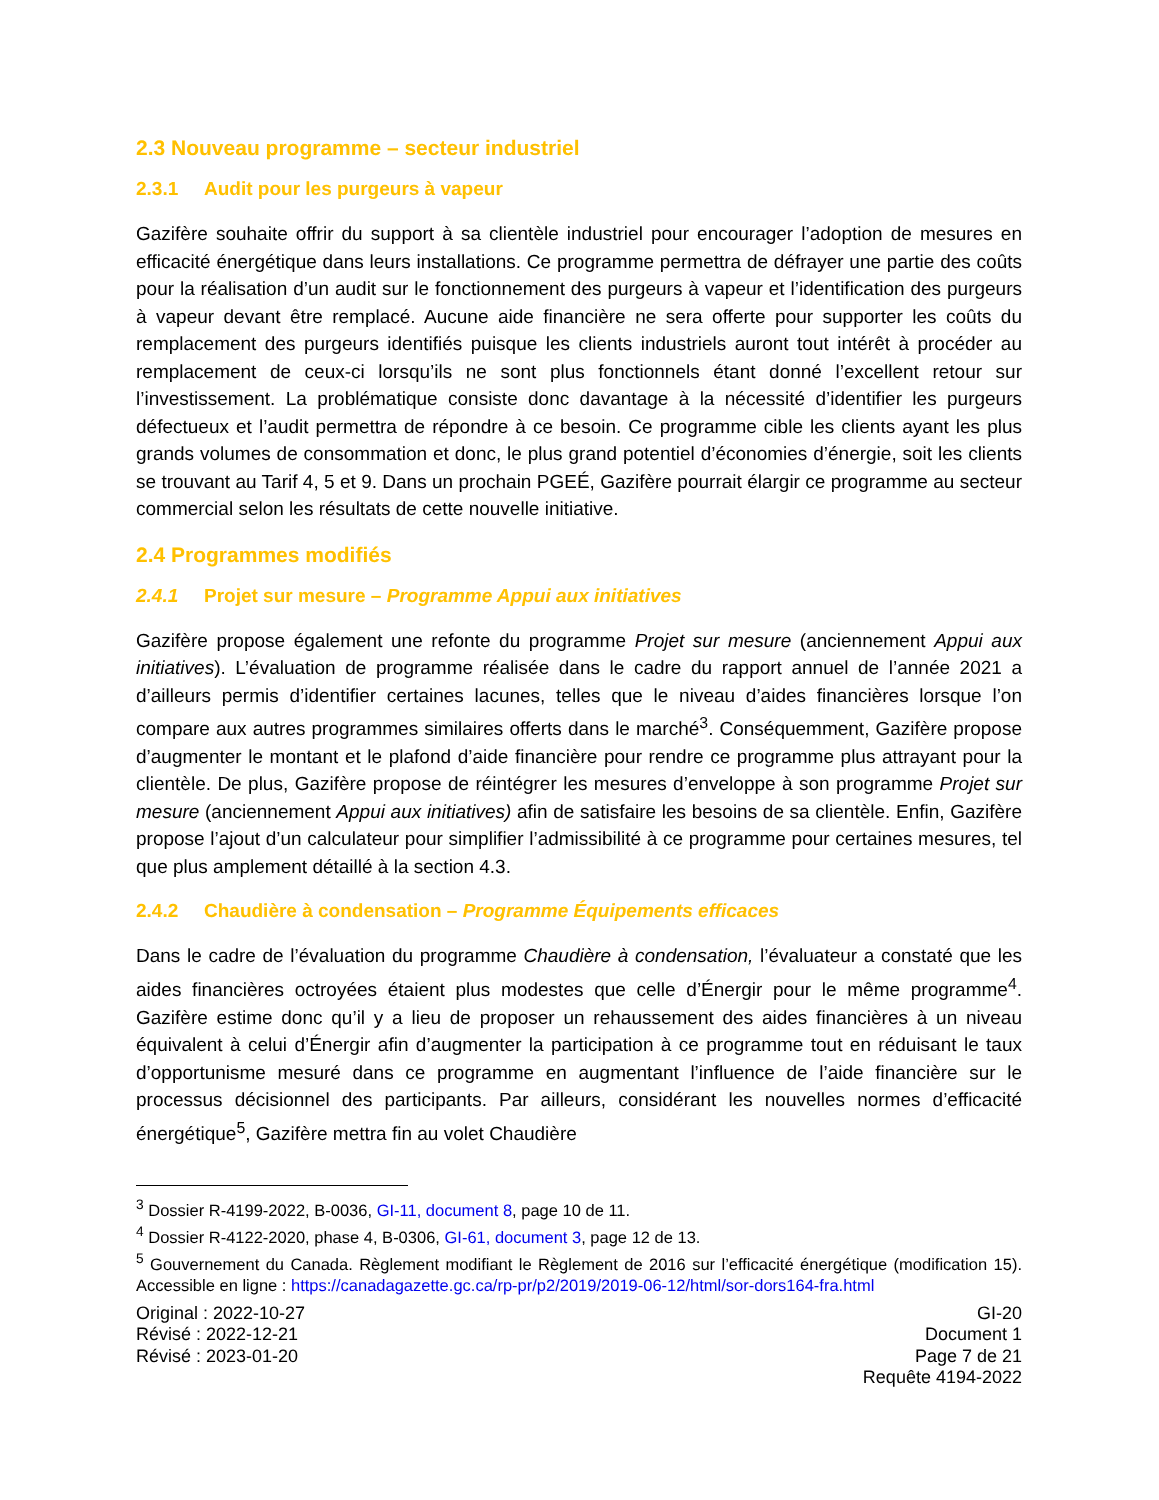2.3 Nouveau programme – secteur industriel
2.3.1 Audit pour les purgeurs à vapeur
Gazifère souhaite offrir du support à sa clientèle industriel pour encourager l’adoption de mesures en efficacité énergétique dans leurs installations. Ce programme permettra de défrayer une partie des coûts pour la réalisation d’un audit sur le fonctionnement des purgeurs à vapeur et l’identification des purgeurs à vapeur devant être remplacé. Aucune aide financière ne sera offerte pour supporter les coûts du remplacement des purgeurs identifiés puisque les clients industriels auront tout intérêt à procéder au remplacement de ceux-ci lorsqu’ils ne sont plus fonctionnels étant donné l’excellent retour sur l’investissement. La problématique consiste donc davantage à la nécessité d’identifier les purgeurs défectueux et l’audit permettra de répondre à ce besoin. Ce programme cible les clients ayant les plus grands volumes de consommation et donc, le plus grand potentiel d’économies d’énergie, soit les clients se trouvant au Tarif 4, 5 et 9. Dans un prochain PGEÉ, Gazifère pourrait élargir ce programme au secteur commercial selon les résultats de cette nouvelle initiative.
2.4 Programmes modifiés
2.4.1 Projet sur mesure – Programme Appui aux initiatives
Gazifère propose également une refonte du programme Projet sur mesure (anciennement Appui aux initiatives). L’évaluation de programme réalisée dans le cadre du rapport annuel de l’année 2021 a d’ailleurs permis d’identifier certaines lacunes, telles que le niveau d’aides financières lorsque l’on compare aux autres programmes similaires offerts dans le marché<sup>3</sup>. Conséquemment, Gazifère propose d’augmenter le montant et le plafond d’aide financière pour rendre ce programme plus attrayant pour la clientèle. De plus, Gazifère propose de réintégrer les mesures d’enveloppe à son programme Projet sur mesure (anciennement Appui aux initiatives) afin de satisfaire les besoins de sa clientèle. Enfin, Gazifère propose l’ajout d’un calculateur pour simplifier l’admissibilité à ce programme pour certaines mesures, tel que plus amplement détaillé à la section 4.3.
2.4.2 Chaudière à condensation – Programme Équipements efficaces
Dans le cadre de l’évaluation du programme Chaudière à condensation, l’évaluateur a constaté que les aides financières octroyées étaient plus modestes que celle d’Énergir pour le même programme<sup>4</sup>. Gazifère estime donc qu’il y a lieu de proposer un rehaussement des aides financières à un niveau équivalent à celui d’Énergir afin d’augmenter la participation à ce programme tout en réduisant le taux d’opportunisme mesuré dans ce programme en augmentant l’influence de l’aide financière sur le processus décisionnel des participants. Par ailleurs, considérant les nouvelles normes d’efficacité énergétique<sup>5</sup>, Gazifère mettra fin au volet Chaudière
<sup>3</sup> Dossier R-4199-2022, B-0036, GI-11, document 8, page 10 de 11.
<sup>4</sup> Dossier R-4122-2020, phase 4, B-0306, GI-61, document 3, page 12 de 13.
<sup>5</sup> Gouvernement du Canada. Règlement modifiant le Règlement de 2016 sur l’efficacité énergétique (modification 15). Accessible en ligne : https://canadagazette.gc.ca/rp-pr/p2/2019/2019-06-12/html/sor-dors164-fra.html
Original : 2022-10-27
Révisé : 2022-12-21
Révisé : 2023-01-20
GI-20
Document 1
Page 7 de 21
Requête 4194-2022